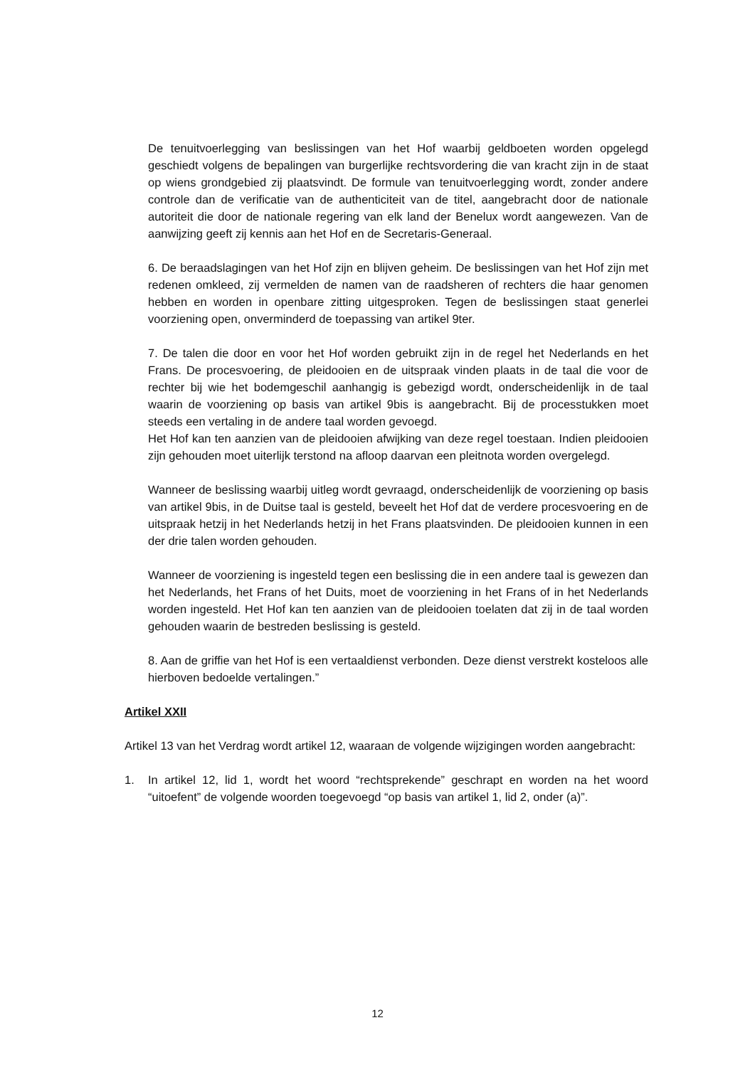De tenuitvoerlegging van beslissingen van het Hof waarbij geldboeten worden opgelegd geschiedt volgens de bepalingen van burgerlijke rechtsvordering die van kracht zijn in de staat op wiens grondgebied zij plaatsvindt. De formule van tenuitvoerlegging wordt, zonder andere controle dan de verificatie van de authenticiteit van de titel, aangebracht door de nationale autoriteit die door de nationale regering van elk land der Benelux wordt aangewezen. Van de aanwijzing geeft zij kennis aan het Hof en de Secretaris-Generaal.
6. De beraadslagingen van het Hof zijn en blijven geheim. De beslissingen van het Hof zijn met redenen omkleed, zij vermelden de namen van de raadsheren of rechters die haar genomen hebben en worden in openbare zitting uitgesproken. Tegen de beslissingen staat generlei voorziening open, onverminderd de toepassing van artikel 9ter.
7. De talen die door en voor het Hof worden gebruikt zijn in de regel het Nederlands en het Frans. De procesvoering, de pleidooien en de uitspraak vinden plaats in de taal die voor de rechter bij wie het bodemgeschil aanhangig is gebezigd wordt, onderscheidenlijk in de taal waarin de voorziening op basis van artikel 9bis is aangebracht. Bij de processtukken moet steeds een vertaling in de andere taal worden gevoegd.
Het Hof kan ten aanzien van de pleidooien afwijking van deze regel toestaan. Indien pleidooien zijn gehouden moet uiterlijk terstond na afloop daarvan een pleitnota worden overgelegd.
Wanneer de beslissing waarbij uitleg wordt gevraagd, onderscheidenlijk de voorziening op basis van artikel 9bis, in de Duitse taal is gesteld, beveelt het Hof dat de verdere procesvoering en de uitspraak hetzij in het Nederlands hetzij in het Frans plaatsvinden. De pleidooien kunnen in een der drie talen worden gehouden.
Wanneer de voorziening is ingesteld tegen een beslissing die in een andere taal is gewezen dan het Nederlands, het Frans of het Duits, moet de voorziening in het Frans of in het Nederlands worden ingesteld. Het Hof kan ten aanzien van de pleidooien toelaten dat zij in de taal worden gehouden waarin de bestreden beslissing is gesteld.
8. Aan de griffie van het Hof is een vertaaldienst verbonden. Deze dienst verstrekt kosteloos alle hierboven bedoelde vertalingen.”
Artikel XXII
Artikel 13 van het Verdrag wordt artikel 12, waaraan de volgende wijzigingen worden aangebracht:
1. In artikel 12, lid 1, wordt het woord “rechtsprekende” geschrapt en worden na het woord “uitoefent” de volgende woorden toegevoegd “op basis van artikel 1, lid 2, onder (a)”.
12